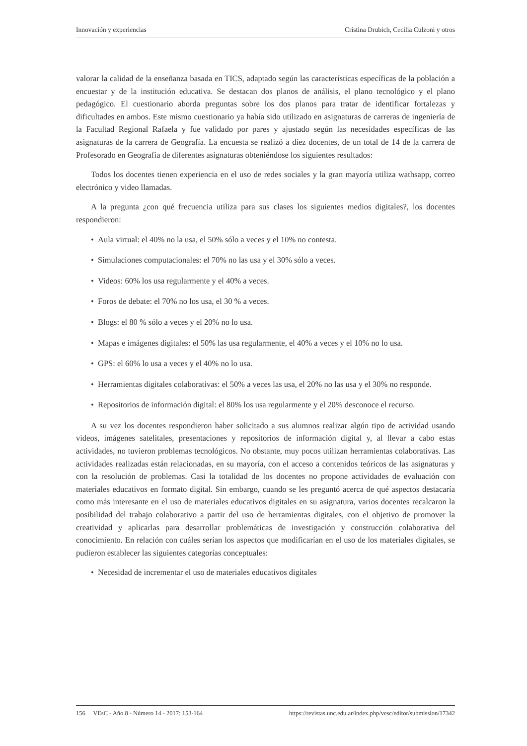Innovación y experiencias Cristina Drubich, Cecilia Culzoni y otros
valorar la calidad de la enseñanza basada en TICS, adaptado según las características específicas de la población a encuestar y de la institución educativa. Se destacan dos planos de análisis, el plano tecnológico y el plano pedagógico. El cuestionario aborda preguntas sobre los dos planos para tratar de identificar fortalezas y dificultades en ambos. Este mismo cuestionario ya había sido utilizado en asignaturas de carreras de ingeniería de la Facultad Regional Rafaela y fue validado por pares y ajustado según las necesidades específicas de las asignaturas de la carrera de Geografía. La encuesta se realizó a diez docentes, de un total de 14 de la carrera de Profesorado en Geografía de diferentes asignaturas obteniéndose los siguientes resultados:
Todos los docentes tienen experiencia en el uso de redes sociales y la gran mayoría utiliza wathsapp, correo electrónico y video llamadas.
A la pregunta ¿con qué frecuencia utiliza para sus clases los siguientes medios digitales?, los docentes respondieron:
• Aula virtual: el 40% no la usa, el 50% sólo a veces y el 10% no contesta.
• Simulaciones computacionales: el 70% no las usa y el 30% sólo a veces.
• Videos: 60% los usa regularmente y el 40% a veces.
• Foros de debate: el 70% no los usa, el 30 % a veces.
• Blogs: el 80 % sólo a veces y el 20% no lo usa.
• Mapas e imágenes digitales: el 50% las usa regularmente, el 40% a veces y el 10% no lo usa.
• GPS: el 60% lo usa a veces y el 40% no lo usa.
• Herramientas digitales colaborativas: el 50% a veces las usa, el 20% no las usa y el 30% no responde.
• Repositorios de información digital: el 80% los usa regularmente y el 20% desconoce el recurso.
A su vez los docentes respondieron haber solicitado a sus alumnos realizar algún tipo de actividad usando videos, imágenes satelitales, presentaciones y repositorios de información digital y, al llevar a cabo estas actividades, no tuvieron problemas tecnológicos. No obstante, muy pocos utilizan herramientas colaborativas. Las actividades realizadas están relacionadas, en su mayoría, con el acceso a contenidos teóricos de las asignaturas y con la resolución de problemas. Casi la totalidad de los docentes no propone actividades de evaluación con materiales educativos en formato digital. Sin embargo, cuando se les preguntó acerca de qué aspectos destacaría como más interesante en el uso de materiales educativos digitales en su asignatura, varios docentes recalcaron la posibilidad del trabajo colaborativo a partir del uso de herramientas digitales, con el objetivo de promover la creatividad y aplicarlas para desarrollar problemáticas de investigación y construcción colaborativa del conocimiento. En relación con cuáles serían los aspectos que modificarían en el uso de los materiales digitales, se pudieron establecer las siguientes categorías conceptuales:
• Necesidad de incrementar el uso de materiales educativos digitales
156 VEsC - Año 8 - Número 14 - 2017: 153-164 https://revistas.unc.edu.ar/index.php/vesc/editor/submission/17342